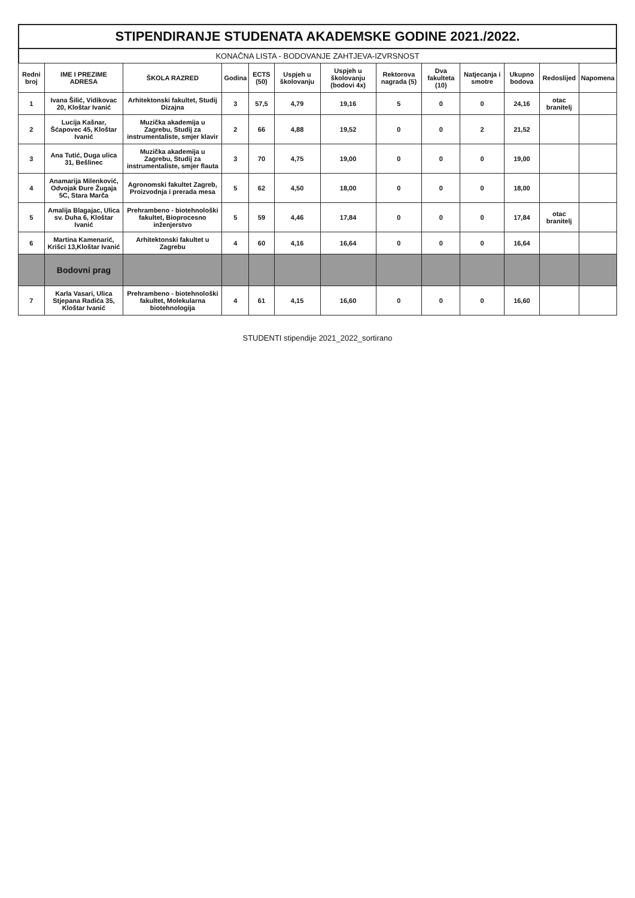STIPENDIRANJE STUDENATA AKADEMSKE GODINE 2021./2022.
KONAČNA LISTA - BODOVANJE ZAHTJEVA-IZVRSNOST
| Redni broj | IME I PREZIME ADRESA | ŠKOLA RAZRED | Godina | ECTS (50) | Uspjeh u školovanju | Uspjeh u školovanju (bodovi 4x) | Rektorova nagrada (5) | Dva fakulteta (10) | Natjecanja i smotre | Ukupno bodova | Redoslijed | Napomena |
| --- | --- | --- | --- | --- | --- | --- | --- | --- | --- | --- | --- | --- |
| 1 | Ivana Šilić, Vidikovac 20, Kloštar Ivanić | Arhitektonski fakultet, Studij Dizajna | 3 | 57,5 | 4,79 | 19,16 | 5 | 0 | 0 | 24,16 | otac branitelj | |
| 2 | Lucija Kašnar, Šćapovec 45, Kloštar Ivanić | Muzička akademija u Zagrebu, Studij za instrumentaliste, smjer klavir | 2 | 66 | 4,88 | 19,52 | 0 | 0 | 2 | 21,52 | | |
| 3 | Ana Tutić, Duga ulica 31, Bešlinec | Muzička akademija u Zagrebu, Studij za instrumentaliste, smjer flauta | 3 | 70 | 4,75 | 19,00 | 0 | 0 | 0 | 19,00 | | |
| 4 | Anamarija Milenković, Odvojak Đure Žugaja 5C, Stara Marča | Agronomski fakultet Zagreb, Proizvodnja i prerada mesa | 5 | 62 | 4,50 | 18,00 | 0 | 0 | 0 | 18,00 | | |
| 5 | Amalija Blagajac, Ulica sv. Duha 6, Kloštar Ivanić | Prehrambeno - biotehnološki fakultet, Bioprocesno inženjerstvo | 5 | 59 | 4,46 | 17,84 | 0 | 0 | 0 | 17,84 | otac branitelj | |
| 6 | Martina Kamenarić, Krišci 13,Kloštar Ivanić | Arhitektonski fakultet u Zagrebu | 4 | 60 | 4,16 | 16,64 | 0 | 0 | 0 | 16,64 | | |
| | Bodovni prag | | | | | | | | | | | |
| 7 | Karla Vasari, Ulica Stjepana Radića 35, Kloštar Ivanić | Prehrambeno - biotehnološki fakultet, Molekularna biotehnologija | 4 | 61 | 4,15 | 16,60 | 0 | 0 | 0 | 16,60 | | |
STUDENTI stipendije 2021_2022_sortirano